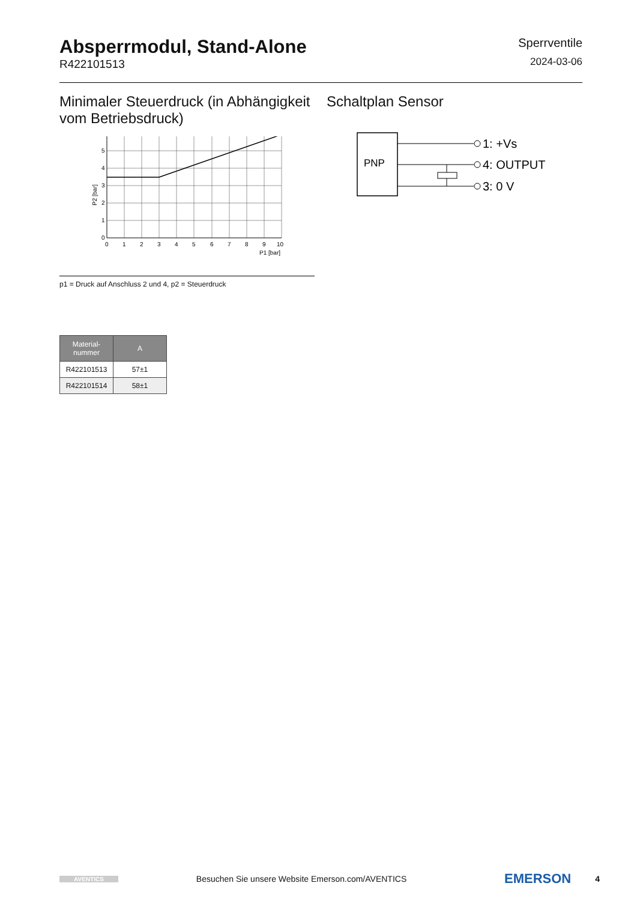Absperrmodul, Stand-Alone
R422101513
Sperrventile
2024-03-06
Minimaler Steuerdruck (in Abhängigkeit vom Betriebsdruck)
P2 [bar]
0
1
2
3
4
5
0
1
2
3
4
5
6
7
8
9
10
P1 [bar]
p1 = Druck auf Anschluss 2 und 4, p2 = Steuerdruck
Schaltplan Sensor
PNP
1: +Vs
4: OUTPUT
3: 0 V
| Material- nummer | A |
| --- | --- |
| R422101513 | 57±1 |
| R422101514 | 58±1 |
AVENTICS Besuchen Sie unsere Website Emerson.com/AVENTICS EMERSON 4